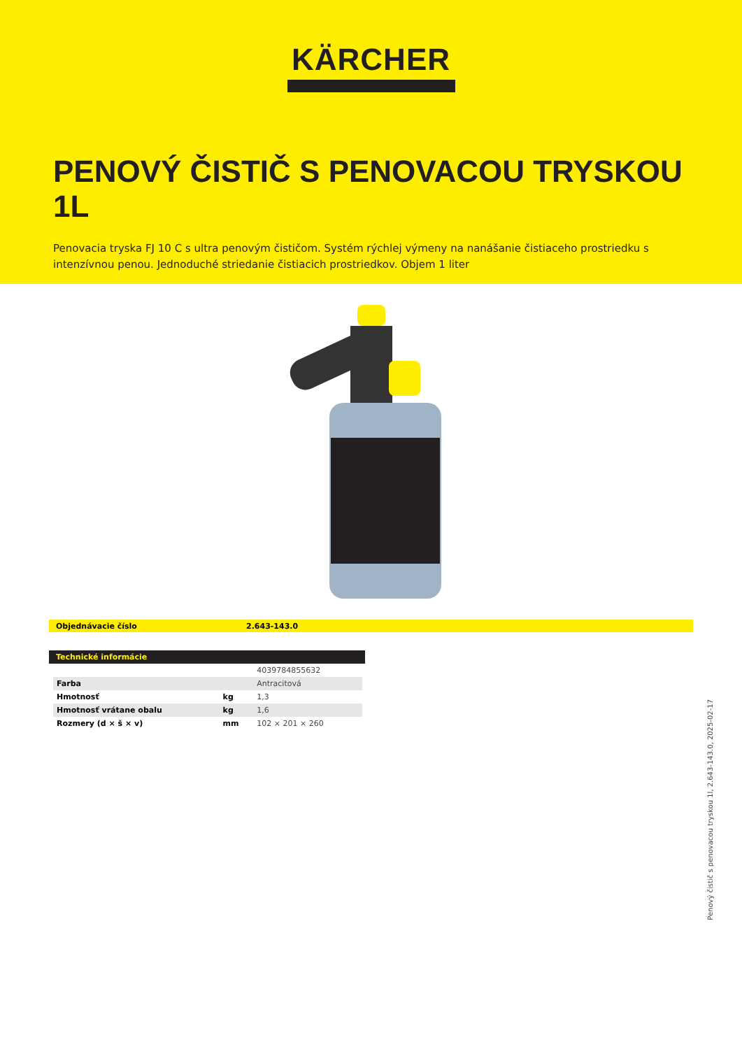KÄRCHER
PENOVÝ ČISTIČ S PENOVACOU TRYSKOU 1L
Penovacia tryska FJ 10 C s ultra penovým čističom. Systém rýchlej výmeny na nanášanie čistiaceho prostriedku s intenzívnou penou. Jednoduché striedanie čistiacich prostriedkov. Objem 1 liter
Objednávacie číslo 2.643-143.0
Technické informácie
| | | 4039784855632 |
| Farba | | Antracitová |
| Hmotnosť | kg | 1,3 |
| Hmotnosť vrátane obalu | kg | 1,6 |
| Rozmery (d × š × v) | mm | 102 × 201 × 260 |
Penový čistič s penovacou tryskou 1l, 2.643-143.0, 2025-02-17